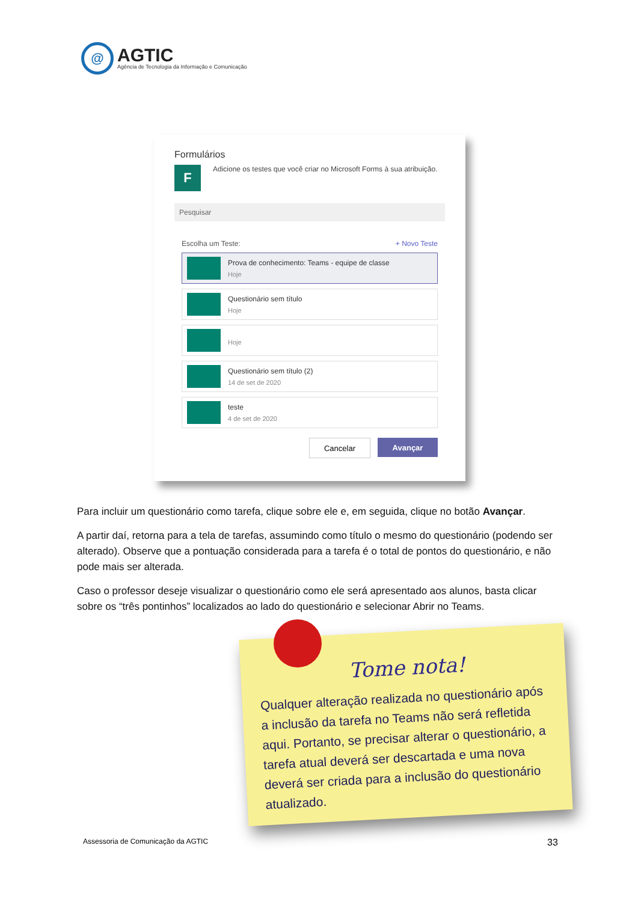@
AGTIC
Agência de Tecnologia da Informação e Comunicação
Formulários
F
Adicione os testes que você criar no Microsoft Forms à sua atribuição.
Pesquisar
Escolha um Teste: + Novo Teste
Prova de conhecimento: Teams - equipe de classe
Hoje
Questionário sem título
Hoje
Hoje
Questionário sem título (2)
14 de set de 2020
teste
4 de set de 2020
Cancelar Avançar
Para incluir um questionário como tarefa, clique sobre ele e, em seguida, clique no botão Avançar.
A partir daí, retorna para a tela de tarefas, assumindo como título o mesmo do questionário (podendo ser alterado). Observe que a pontuação considerada para a tarefa é o total de pontos do questionário, e não pode mais ser alterada.
Caso o professor deseje visualizar o questionário como ele será apresentado aos alunos, basta clicar sobre os “três pontinhos” localizados ao lado do questionário e selecionar Abrir no Teams.
Tome nota!
Qualquer alteração realizada no questionário após a inclusão da tarefa no Teams não será refletida aqui. Portanto, se precisar alterar o questionário, a tarefa atual deverá ser descartada e uma nova deverá ser criada para a inclusão do questionário atualizado.
Assessoria de Comunicação da AGTIC
33